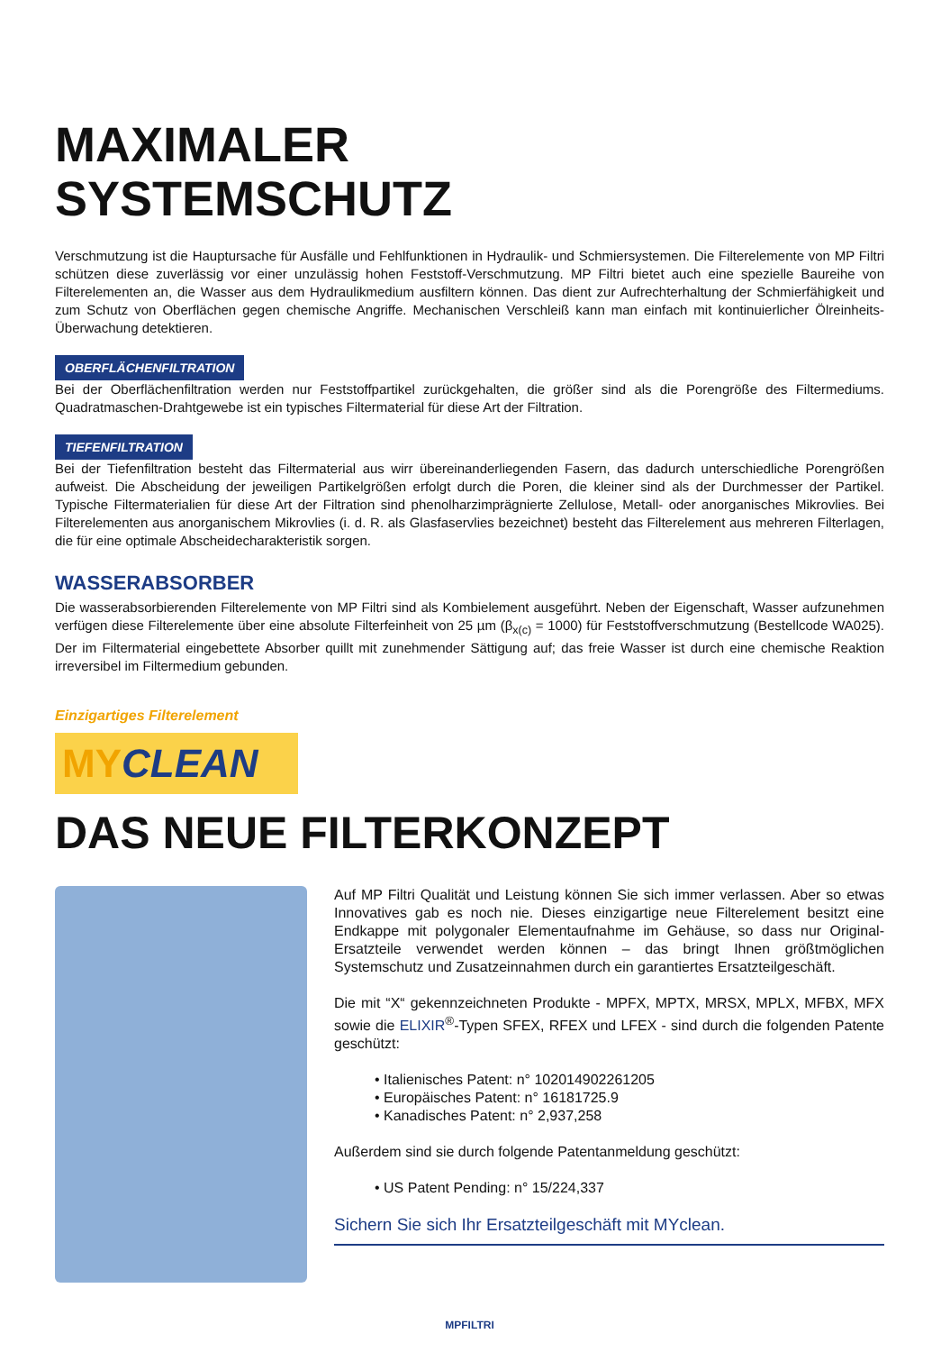MAXIMALER
SYSTEMSCHUTZ
Verschmutzung ist die Hauptursache für Ausfälle und Fehlfunktionen in Hydraulik- und Schmiersystemen. Die Filterelemente von MP Filtri schützen diese zuverlässig vor einer unzulässig hohen Feststoff-Verschmutzung. MP Filtri bietet auch eine spezielle Baureihe von Filterelementen an, die Wasser aus dem Hydraulikmedium ausfiltern können. Das dient zur Aufrechterhaltung der Schmierfähigkeit und zum Schutz von Oberflächen gegen chemische Angriffe. Mechanischen Verschleiß kann man einfach mit kontinuierlicher Ölreinheits-Überwachung detektieren.
OBERFLÄCHENFILTRATION
Bei der Oberflächenfiltration werden nur Feststoffpartikel zurückgehalten, die größer sind als die Porengröße des Filtermediums. Quadratmaschen-Drahtgewebe ist ein typisches Filtermaterial für diese Art der Filtration.
TIEFENFILTRATION
Bei der Tiefenfiltration besteht das Filtermaterial aus wirr übereinanderliegenden Fasern, das dadurch unterschiedliche Porengrößen aufweist. Die Abscheidung der jeweiligen Partikelgrößen erfolgt durch die Poren, die kleiner sind als der Durchmesser der Partikel. Typische Filtermaterialien für diese Art der Filtration sind phenolharzimprägnierte Zellulose, Metall- oder anorganisches Mikrovlies. Bei Filterelementen aus anorganischem Mikrovlies (i. d. R. als Glasfaservlies bezeichnet) besteht das Filterelement aus mehreren Filterlagen, die für eine optimale Abscheidecharakteristik sorgen.
WASSERABSORBER
Die wasserabsorbierenden Filterelemente von MP Filtri sind als Kombielement ausgeführt. Neben der Eigenschaft, Wasser aufzunehmen verfügen diese Filterelemente über eine absolute Filterfeinheit von 25 µm (β<sub>x(c)</sub> = 1000) für Feststoffverschmutzung (Bestellcode WA025). Der im Filtermaterial eingebettete Absorber quillt mit zunehmender Sättigung auf; das freie Wasser ist durch eine chemische Reaktion irreversibel im Filtermedium gebunden.
Einzigartiges Filterelement
MYCLEAN
DAS NEUE FILTERKONZEPT
Auf MP Filtri Qualität und Leistung können Sie sich immer verlassen. Aber so etwas Innovatives gab es noch nie. Dieses einzigartige neue Filterelement besitzt eine Endkappe mit polygonaler Elementaufnahme im Gehäuse, so dass nur Original-Ersatzteile verwendet werden können – das bringt Ihnen größtmöglichen Systemschutz und Zusatzeinnahmen durch ein garantiertes Ersatzteilgeschäft.
Die mit “X“ gekennzeichneten Produkte - MPFX, MPTX, MRSX, MPLX, MFBX, MFX sowie die ELIXIR<sup>®</sup>-Typen SFEX, RFEX und LFEX - sind durch die folgenden Patente geschützt:
• Italienisches Patent: n° 102014902261205
• Europäisches Patent: n° 16181725.9
• Kanadisches Patent: n° 2,937,258
Außerdem sind sie durch folgende Patentanmeldung geschützt:
• US Patent Pending: n° 15/224,337
Sichern Sie sich Ihr Ersatzteilgeschäft mit MYclean.
MPFILTRI